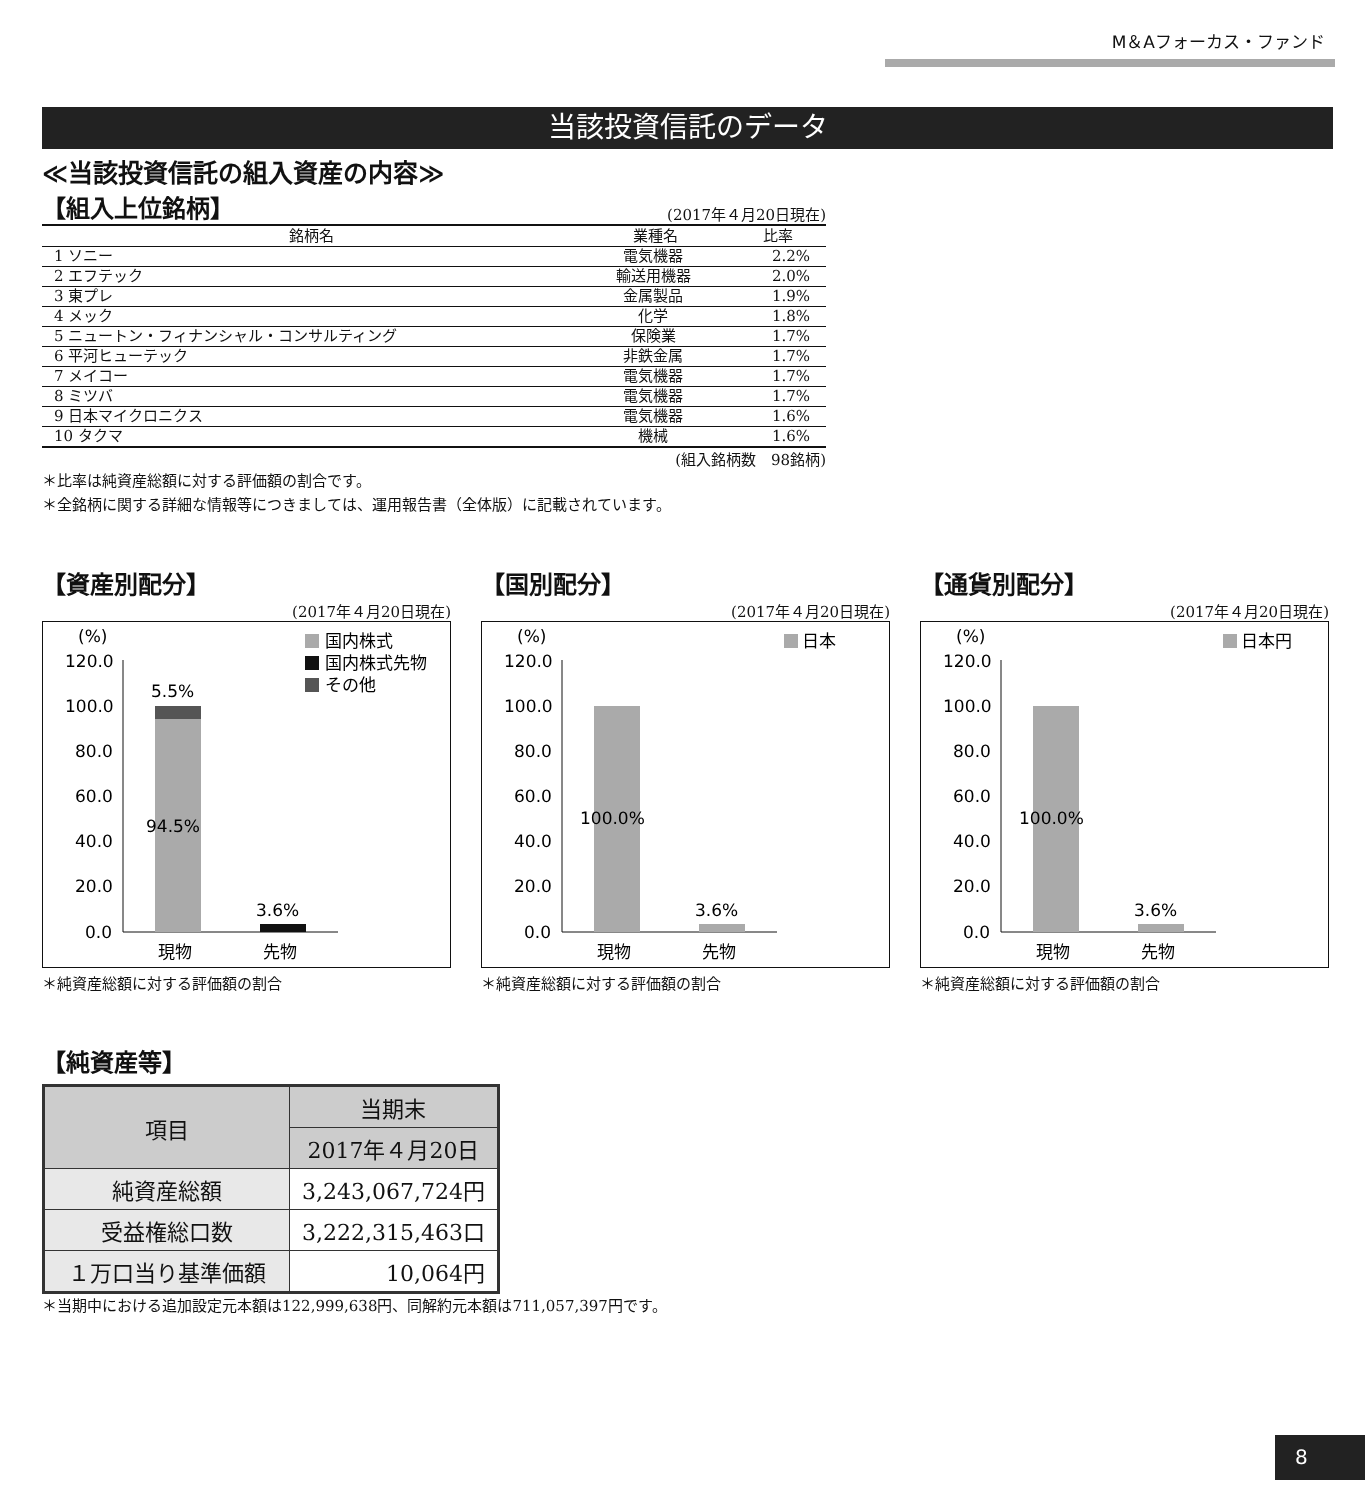M＆Aフォーカス・ファンド
当該投資信託のデータ
≪当該投資信託の組入資産の内容≫
【組入上位銘柄】
(2017年４月20日現在)
| 銘柄名 | 業種名 | 比率 |
| --- | --- | --- |
| 1 ソニー | 電気機器 | 2.2% |
| 2 エフテック | 輸送用機器 | 2.0% |
| 3 東プレ | 金属製品 | 1.9% |
| 4 メック | 化学 | 1.8% |
| 5 ニュートン・フィナンシャル・コンサルティング | 保険業 | 1.7% |
| 6 平河ヒューテック | 非鉄金属 | 1.7% |
| 7 メイコー | 電気機器 | 1.7% |
| 8 ミツバ | 電気機器 | 1.7% |
| 9 日本マイクロニクス | 電気機器 | 1.6% |
| 10 タクマ | 機械 | 1.6% |
(組入銘柄数　98銘柄)
＊比率は純資産総額に対する評価額の割合です。
＊全銘柄に関する詳細な情報等につきましては、運用報告書（全体版）に記載されています。
【資産別配分】
(2017年４月20日現在)
(%)
120.0
100.0
80.0
60.0
40.0
20.0
0.0
5.5%
94.5%
3.6%
現物
先物
国内株式
国内株式先物
その他
＊純資産総額に対する評価額の割合
【国別配分】
(2017年４月20日現在)
(%)
120.0
100.0
80.0
60.0
40.0
20.0
0.0
100.0%
3.6%
現物
先物
日本
＊純資産総額に対する評価額の割合
【通貨別配分】
(2017年４月20日現在)
(%)
120.0
100.0
80.0
60.0
40.0
20.0
0.0
100.0%
3.6%
現物
先物
日本円
＊純資産総額に対する評価額の割合
【純資産等】
| 項目 | 当期末 |
| --- | --- |
| | 2017年４月20日 |
| 純資産総額 | 3,243,067,724円 |
| 受益権総口数 | 3,222,315,463口 |
| １万口当り基準価額 | 10,064円 |
＊当期中における追加設定元本額は122,999,638円、同解約元本額は711,057,397円です。
8